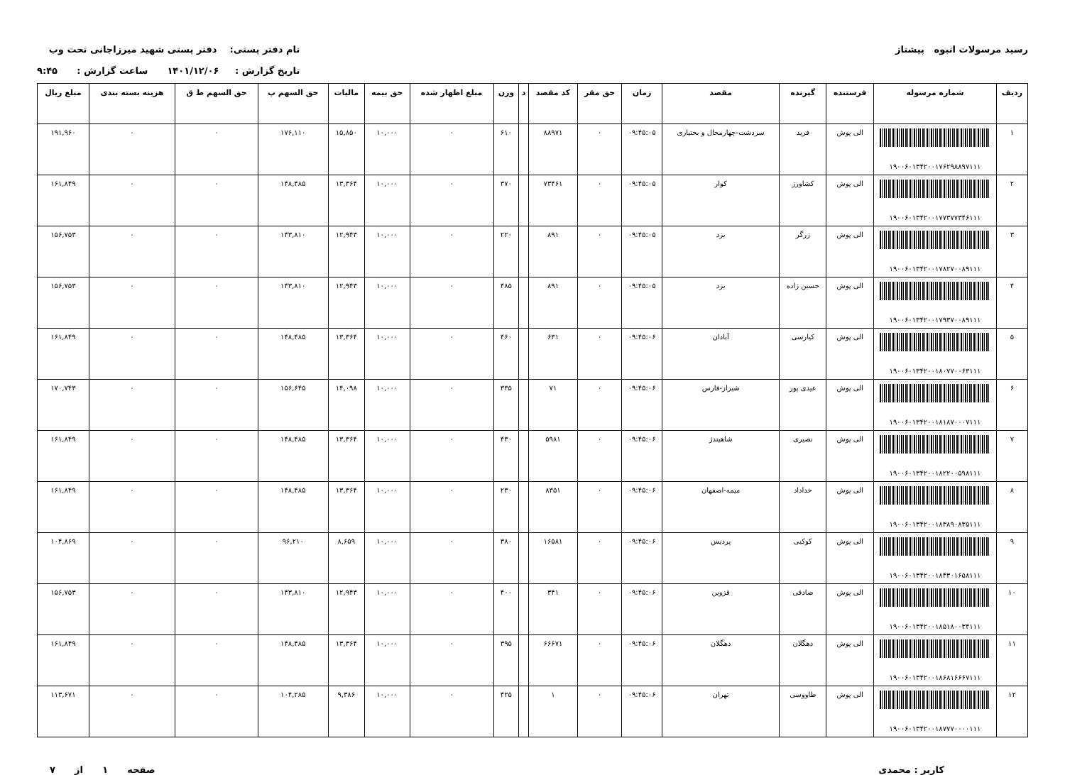رسید مرسولات انبوه پیشتاز نام دفتر پستی: دفتر پستی شهید میرزاجانی تحت وب
تاریخ گزارش : ۱۴۰۱/۱۲/۰۶ ساعت گزارش : ۹:۴۵
| ردیف | شماره مرسوله | فرستنده | گیرنده | مقصد | زمان | حق مقر | کد مقصد | د | وزن | مبلغ اظهار شده | حق بیمه | مالیات | حق السهم پ | حق السهم ط ق | هزینه بسته بندی | مبلغ ریال |
| --- | --- | --- | --- | --- | --- | --- | --- | --- | --- | --- | --- | --- | --- | --- | --- | --- |
| ۱ | ۱۹۰۰۶۰۱۳۴۲۰۰۱۷۶۲۹۸۸۹۷۱۱۱ | الی پوش | فرید | سردشت-چهارمحال و بختیاری | ۰۹:۴۵:۰۵ | ۰ | ۸۸۹۷۱ | | ۶۱۰ | ۰ | ۱۰,۰۰۰ | ۱۵,۸۵۰ | ۱۷۶,۱۱۰ | ۰ | ۰ | ۱۹۱,۹۶۰ |
| ۲ | ۱۹۰۰۶۰۱۳۴۲۰۰۱۷۷۳۷۷۳۴۶۱۱۱ | الی پوش | کشاورز | کوار | ۰۹:۴۵:۰۵ | ۰ | ۷۳۴۶۱ | | ۳۷۰ | ۰ | ۱۰,۰۰۰ | ۱۳,۳۶۴ | ۱۴۸,۴۸۵ | ۰ | ۰ | ۱۶۱,۸۴۹ |
| ۳ | ۱۹۰۰۶۰۱۳۴۲۰۰۱۷۸۲۷۰۰۸۹۱۱۱ | الی پوش | زرگر | یزد | ۰۹:۴۵:۰۵ | ۰ | ۸۹۱ | | ۲۲۰ | ۰ | ۱۰,۰۰۰ | ۱۲,۹۴۳ | ۱۴۳,۸۱۰ | ۰ | ۰ | ۱۵۶,۷۵۳ |
| ۴ | ۱۹۰۰۶۰۱۳۴۲۰۰۱۷۹۳۷۰۰۸۹۱۱۱ | الی پوش | حسین زاده | یزد | ۰۹:۴۵:۰۵ | ۰ | ۸۹۱ | | ۴۸۵ | ۰ | ۱۰,۰۰۰ | ۱۲,۹۴۳ | ۱۴۳,۸۱۰ | ۰ | ۰ | ۱۵۶,۷۵۳ |
| ۵ | ۱۹۰۰۶۰۱۳۴۲۰۰۱۸۰۷۷۰۰۶۳۱۱۱ | الی پوش | کیارسی | آبادان | ۰۹:۴۵:۰۶ | ۰ | ۶۳۱ | | ۴۶۰ | ۰ | ۱۰,۰۰۰ | ۱۳,۳۶۴ | ۱۴۸,۴۸۵ | ۰ | ۰ | ۱۶۱,۸۴۹ |
| ۶ | ۱۹۰۰۶۰۱۳۴۲۰۰۱۸۱۸۷۰۰۰۷۱۱۱ | الی پوش | عیدی پور | شیراز-فارس | ۰۹:۴۵:۰۶ | ۰ | ۷۱ | | ۳۳۵ | ۰ | ۱۰,۰۰۰ | ۱۴,۰۹۸ | ۱۵۶,۶۴۵ | ۰ | ۰ | ۱۷۰,۷۴۳ |
| ۷ | ۱۹۰۰۶۰۱۳۴۲۰۰۱۸۲۲۰۰۵۹۸۱۱۱ | الی پوش | نصیری | شاهیندژ | ۰۹:۴۵:۰۶ | ۰ | ۵۹۸۱ | | ۴۳۰ | ۰ | ۱۰,۰۰۰ | ۱۳,۳۶۴ | ۱۴۸,۴۸۵ | ۰ | ۰ | ۱۶۱,۸۴۹ |
| ۸ | ۱۹۰۰۶۰۱۳۴۲۰۰۱۸۳۸۹۰۸۳۵۱۱۱ | الی پوش | خداداد | میمه-اصفهان | ۰۹:۴۵:۰۶ | ۰ | ۸۳۵۱ | | ۲۳۰ | ۰ | ۱۰,۰۰۰ | ۱۳,۳۶۴ | ۱۴۸,۴۸۵ | ۰ | ۰ | ۱۶۱,۸۴۹ |
| ۹ | ۱۹۰۰۶۰۱۳۴۲۰۰۱۸۴۳۰۱۶۵۸۱۱۱ | الی پوش | کوکبی | پردیس | ۰۹:۴۵:۰۶ | ۰ | ۱۶۵۸۱ | | ۳۸۰ | ۰ | ۱۰,۰۰۰ | ۸,۶۵۹ | ۹۶,۲۱۰ | ۰ | ۰ | ۱۰۴,۸۶۹ |
| ۱۰ | ۱۹۰۰۶۰۱۳۴۲۰۰۱۸۵۱۸۰۰۳۴۱۱۱ | الی پوش | صادقی | قزوین | ۰۹:۴۵:۰۶ | ۰ | ۳۴۱ | | ۴۰۰ | ۰ | ۱۰,۰۰۰ | ۱۲,۹۴۳ | ۱۴۳,۸۱۰ | ۰ | ۰ | ۱۵۶,۷۵۳ |
| ۱۱ | ۱۹۰۰۶۰۱۳۴۲۰۰۱۸۶۸۱۶۶۶۷۱۱۱ | الی پوش | دهگلان | دهگلان | ۰۹:۴۵:۰۶ | ۰ | ۶۶۶۷۱ | | ۳۹۵ | ۰ | ۱۰,۰۰۰ | ۱۳,۳۶۴ | ۱۴۸,۴۸۵ | ۰ | ۰ | ۱۶۱,۸۴۹ |
| ۱۲ | ۱۹۰۰۶۰۱۳۴۲۰۰۱۸۷۷۷۰۰۰۰۱۱۱ | الی پوش | طاووسی | تهران | ۰۹:۴۵:۰۶ | ۰ | ۱ | | ۴۲۵ | ۰ | ۱۰,۰۰۰ | ۹,۳۸۶ | ۱۰۴,۲۸۵ | ۰ | ۰ | ۱۱۳,۶۷۱ |
کاربر : محمدی صفحه ۱ از ۷